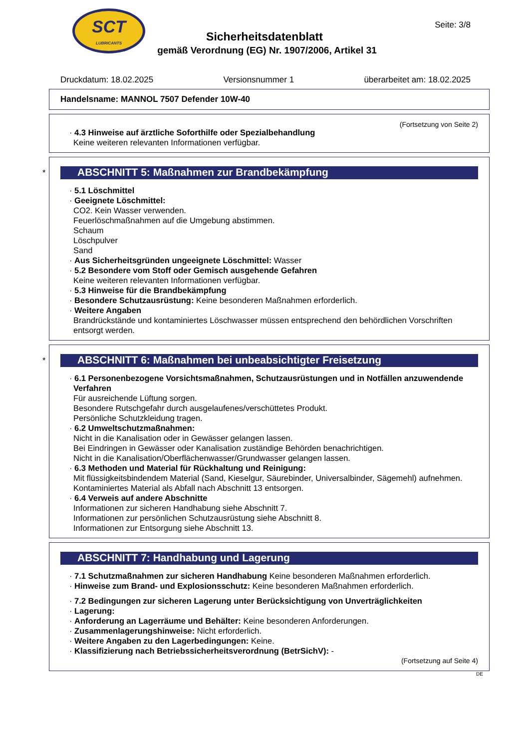SCT
LUBRICANTS
Seite: 3/8
Sicherheitsdatenblatt
gemäß Verordnung (EG) Nr. 1907/2006, Artikel 31
Druckdatum: 18.02.2025 Versionsnummer 1 überarbeitet am: 18.02.2025
Handelsname: MANNOL 7507 Defender 10W-40
(Fortsetzung von Seite 2)
· 4.3 Hinweise auf ärztliche Soforthilfe oder Spezialbehandlung
Keine weiteren relevanten Informationen verfügbar.
*
ABSCHNITT 5: Maßnahmen zur Brandbekämpfung
· 5.1 Löschmittel
· Geeignete Löschmittel:
CO2. Kein Wasser verwenden.
Feuerlöschmaßnahmen auf die Umgebung abstimmen.
Schaum
Löschpulver
Sand
· Aus Sicherheitsgründen ungeeignete Löschmittel: Wasser
· 5.2 Besondere vom Stoff oder Gemisch ausgehende Gefahren
Keine weiteren relevanten Informationen verfügbar.
· 5.3 Hinweise für die Brandbekämpfung
· Besondere Schutzausrüstung: Keine besonderen Maßnahmen erforderlich.
· Weitere Angaben
Brandrückstände und kontaminiertes Löschwasser müssen entsprechend den behördlichen Vorschriften entsorgt werden.
*
ABSCHNITT 6: Maßnahmen bei unbeabsichtigter Freisetzung
· 6.1 Personenbezogene Vorsichtsmaßnahmen, Schutzausrüstungen und in Notfällen anzuwendende Verfahren
Für ausreichende Lüftung sorgen.
Besondere Rutschgefahr durch ausgelaufenes/verschüttetes Produkt.
Persönliche Schutzkleidung tragen.
· 6.2 Umweltschutzmaßnahmen:
Nicht in die Kanalisation oder in Gewässer gelangen lassen.
Bei Eindringen in Gewässer oder Kanalisation zuständige Behörden benachrichtigen.
Nicht in die Kanalisation/Oberflächenwasser/Grundwasser gelangen lassen.
· 6.3 Methoden und Material für Rückhaltung und Reinigung:
Mit flüssigkeitsbindendem Material (Sand, Kieselgur, Säurebinder, Universalbinder, Sägemehl) aufnehmen.
Kontaminiertes Material als Abfall nach Abschnitt 13 entsorgen.
· 6.4 Verweis auf andere Abschnitte
Informationen zur sicheren Handhabung siehe Abschnitt 7.
Informationen zur persönlichen Schutzausrüstung siehe Abschnitt 8.
Informationen zur Entsorgung siehe Abschnitt 13.
ABSCHNITT 7: Handhabung und Lagerung
· 7.1 Schutzmaßnahmen zur sicheren Handhabung Keine besonderen Maßnahmen erforderlich.
· Hinweise zum Brand- und Explosionsschutz: Keine besonderen Maßnahmen erforderlich.
· 7.2 Bedingungen zur sicheren Lagerung unter Berücksichtigung von Unverträglichkeiten
· Lagerung:
· Anforderung an Lagerräume und Behälter: Keine besonderen Anforderungen.
· Zusammenlagerungshinweise: Nicht erforderlich.
· Weitere Angaben zu den Lagerbedingungen: Keine.
· Klassifizierung nach Betriebssicherheitsverordnung (BetrSichV): -
(Fortsetzung auf Seite 4)
DE